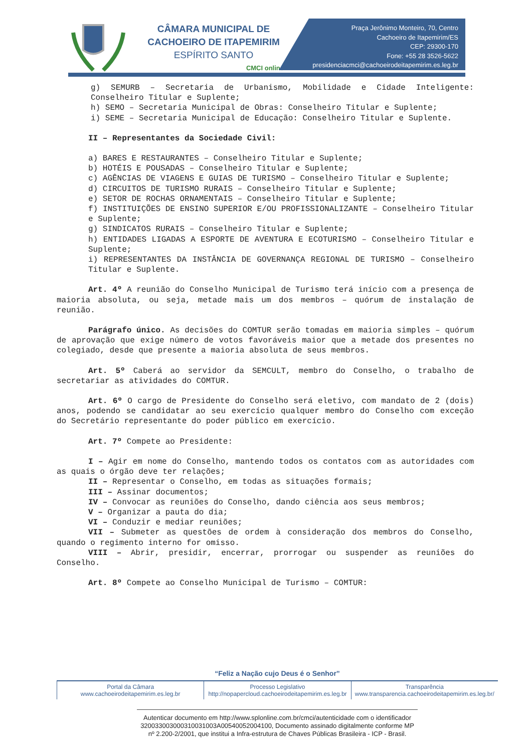CÂMARA MUNICIPAL DE
CACHOEIRO DE ITAPEMIRIM
ESPÍRITO SANTO
CMCI online
Praça Jerônimo Monteiro, 70, Centro
Cachoeiro de Itapemirim/ES
CEP: 29300-170
Fone: +55 28 3526-5622
presidenciacmci@cachoeirodeitapemirim.es.leg.br
g) SEMURB – Secretaria de Urbanismo, Mobilidade e Cidade Inteligente: Conselheiro Titular e Suplente;
h) SEMO – Secretaria Municipal de Obras: Conselheiro Titular e Suplente;
i) SEME – Secretaria Municipal de Educação: Conselheiro Titular e Suplente.
II – Representantes da Sociedade Civil:
a) BARES E RESTAURANTES – Conselheiro Titular e Suplente;
b) HOTÉIS E POUSADAS – Conselheiro Titular e Suplente;
c) AGÊNCIAS DE VIAGENS E GUIAS DE TURISMO – Conselheiro Titular e Suplente;
d) CIRCUITOS DE TURISMO RURAIS – Conselheiro Titular e Suplente;
e) SETOR DE ROCHAS ORNAMENTAIS – Conselheiro Titular e Suplente;
f) INSTITUIÇÕES DE ENSINO SUPERIOR E/OU PROFISSIONALIZANTE – Conselheiro Titular e Suplente;
g) SINDICATOS RURAIS – Conselheiro Titular e Suplente;
h) ENTIDADES LIGADAS A ESPORTE DE AVENTURA E ECOTURISMO – Conselheiro Titular e Suplente;
i) REPRESENTANTES DA INSTÂNCIA DE GOVERNANÇA REGIONAL DE TURISMO – Conselheiro Titular e Suplente.
Art. 4º A reunião do Conselho Municipal de Turismo terá início com a presença de maioria absoluta, ou seja, metade mais um dos membros – quórum de instalação de reunião.
Parágrafo único. As decisões do COMTUR serão tomadas em maioria simples – quórum de aprovação que exige número de votos favoráveis maior que a metade dos presentes no colegiado, desde que presente a maioria absoluta de seus membros.
Art. 5º Caberá ao servidor da SEMCULT, membro do Conselho, o trabalho de secretariar as atividades do COMTUR.
Art. 6º O cargo de Presidente do Conselho será eletivo, com mandato de 2 (dois) anos, podendo se candidatar ao seu exercício qualquer membro do Conselho com exceção do Secretário representante do poder público em exercício.
Art. 7º Compete ao Presidente:
I – Agir em nome do Conselho, mantendo todos os contatos com as autoridades com as quais o órgão deve ter relações;
II – Representar o Conselho, em todas as situações formais;
III – Assinar documentos;
IV – Convocar as reuniões do Conselho, dando ciência aos seus membros;
V – Organizar a pauta do dia;
VI – Conduzir e mediar reuniões;
VII – Submeter as questões de ordem à consideração dos membros do Conselho, quando o regimento interno for omisso.
VIII – Abrir, presidir, encerrar, prorrogar ou suspender as reuniões do Conselho.
Art. 8º Compete ao Conselho Municipal de Turismo – COMTUR:
“Feliz a Nação cujo Deus é o Senhor”
Portal da Câmara
www.cachoeirodeitapemirim.es.leg.br
Processo Legislativo
http://nopapercloud.cachoeirodeitapemirim.es.leg.br
Transparência
www.transparencia.cachoeirodeitapemirim.es.leg.br/
Autenticar documento em http://www.splonline.com.br/cmci/autenticidade com o identificador 320033003000310031003A00540052004100, Documento assinado digitalmente conforme MP nº 2.200-2/2001, que institui a Infra-estrutura de Chaves Públicas Brasileira - ICP - Brasil.